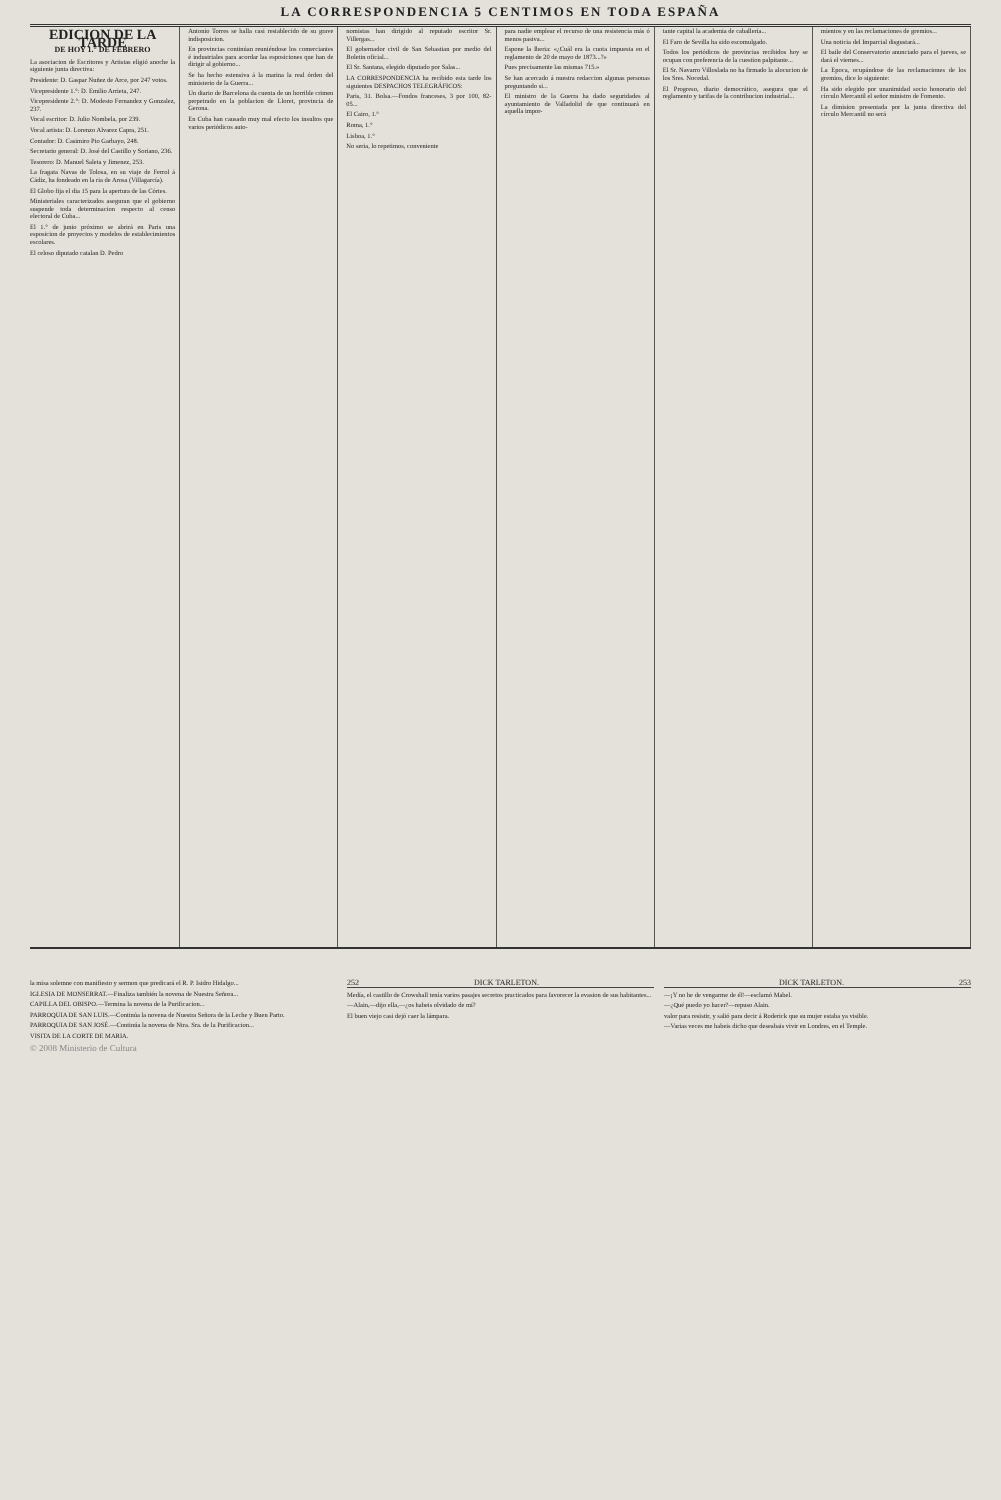LA CORRESPONDENCIA 5 CENTIMOS EN TODA ESPAÑA
EDICION DE LA TARDE
DE HOY 1.° DE FEBRERO
La asociacion de Escritores y Artistas eligió anoche la siguiente junta directiva:
Presidente: D. Gaspar Nuñez de Arce, por 247 votos.
Vicepresidente 1.°: D. Emilio Arrieta, 247.
Vicepresidente 2.°: D. Modesto Fernandez y Gonzalez, 237.
Vocal escritor: D. Julio Nombela, por 239.
Vocal artista: D. Lorenzo Alvarez Capra, 251.
Contador: D. Casimiro Pio Garbayo, 248.
Secretario general: D. José del Castillo y Soriano, 236.
Tesorero: D. Manuel Saleta y Jimenez, 253.
La fragata Navas de Tolosa, en su viaje de Ferrol á Cádiz, ha fondeado en la ria de Arosa (Villagarcía).
El Globo fija el dia 15 para la apertura de las Córtes.
Ministeriales caracterizados aseguran que el gobierno suspende toda determinacion respecto al censo electoral de Cuba...
El 1.° de junio próximo se abrirá en Paris una esposicion de proyectos y modelos de establecimientos escolares.
El celoso diputado catalan D. Pedro
Antonio Torres se halla casi restablecido de su grave indisposicion.
En provincias continúan reuniéndose los comerciantes é industriales para acordar las esposiciones que han de dirigir al gobierno...
Se ha hecho estensiva á la marina la real órden del ministerio de la Guerra...
Un diario de Barcelona da cuenta de un horrible crimen perpetrado en la poblacion de Lloret, provincia de Gerona.
En Cuba han causado muy mal efecto los insultos que varios periódicos auto-
nomistas han dirigido al reputado escritor Sr. Villergas...
El gobernador civil de San Sebastian por medio del Boletin oficial...
El Sr. Santana, elegido diputado por Salas...
LA CORRESPONDENCIA ha recibido esta tarde los siguientes DESPACHOS TELEGRÁFICOS:
Paris, 31. Bolsa.—Fondos franceses, 3 por 100, 82-05...
El Cairo, 1.°
Roma, 1.°
Lisboa, 1.°
No seria, lo repetimos, conveniente
para nadie emplear el recurso de una resistencia más ó menos pasiva...
Espone la Iberia: «¿Cuál era la cuota impuesta en el reglamento de 20 de mayo de 1873...?»
Pues precisamente las mismas 715.»
Se han acercado á nuestra redaccion algunas personas preguntando si...
El ministro de la Guerra ha dado seguridades al ayuntamiento de Valladolid de que continuará en aquella impor-
tante capital la academia de caballería...
El Faro de Sevilla ha sido escomulgado.
Todos los periódicos de provincias recibidos hoy se ocupan con preferencia de la cuestion palpitante...
El Sr. Navarro Villoslada no ha firmado la alocucion de los Sres. Nocedal.
El Progreso, diario democrático, asegura que el reglamento y tarifas de la contribucion industrial...
mientos y en las reclamaciones de gremios...
Una noticia del Imparcial disgustará...
El baile del Conservatorio anunciado para el jueves, se dará el viernes...
La Epoca, ocupándose de las reclamaciones de los gremios, dice lo siguiente:
Ha sido elegido por unanimidad socio honorario del círculo Mercantil el señor ministro de Fomento.
La dimision presentada por la junta directiva del círculo Mercantil no será
la misa solemne con manifiesto y sermon que predicará el R. P. Isidro Hidalgo...
IGLESIA DE MONSERRAT.—Finaliza también la novena de Nuestra Señora...
CAPILLA DEL OBISPO.—Termina la novena de la Purificacion...
PARROQUIA DE SAN LUIS.—Continúa la novena de Nuestra Señora de la Leche y Buen Parto.
PARROQUIA DE SAN JOSÉ.—Continúa la novena de Ntra. Sra. de la Purificacion...
VISITA DE LA CORTE DE MARIA.
252 DICK TARLETON.
Medía, el castillo de Crowshall tenía varios pasajes secretos practicados para favorecer la evasion de sus habitantes...
—Alain,—dijo ella,—¿os habeis olvidado de mí?
El buen viejo casi dejó caer la lámpara.
DICK TARLETON. 253
—¡Y no he de vengarme de él!—esclamó Mabel.
—¿Qué puedo yo hacer?—repuso Alain.
valor para resistir, y salió para decir á Roderick que su mujer estaba ya visible.
—Varias veces me habeis dicho que deseabais vivir en Londres, en el Temple.
© 2008 Ministerio de Cultura